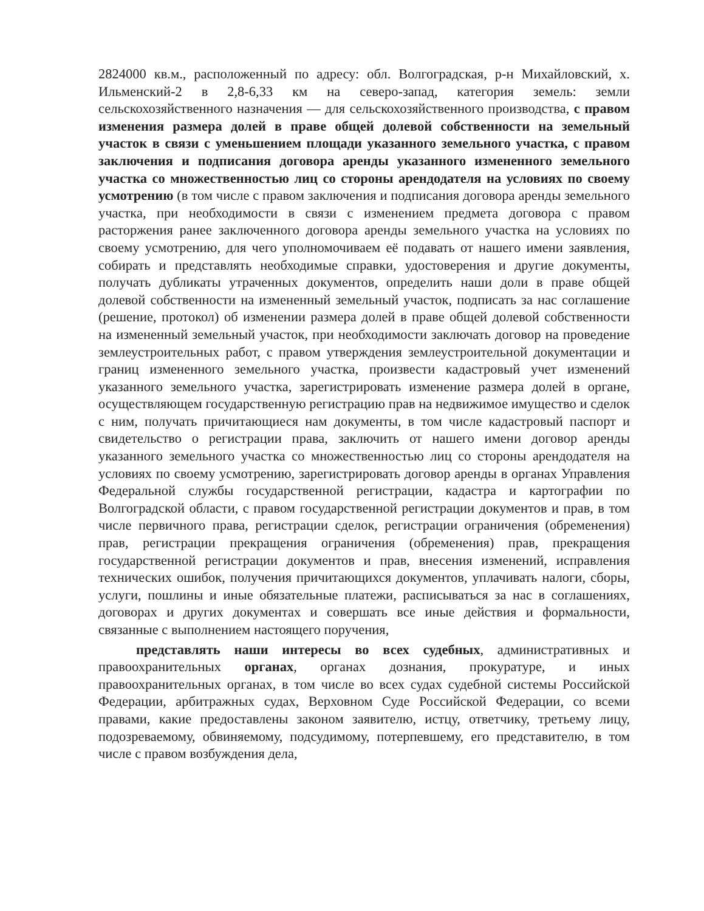2824000 кв.м., расположенный по адресу: обл. Волгоградская, р-н Михайловский, х. Ильменский-2 в 2,8-6,33 км на северо-запад, категория земель: земли сельскохозяйственного назначения — для сельскохозяйственного производства, с правом изменения размера долей в праве общей долевой собственности на земельный участок в связи с уменьшением площади указанного земельного участка, с правом заключения и подписания договора аренды указанного измененного земельного участка со множественностью лиц со стороны арендодателя на условиях по своему усмотрению (в том числе с правом заключения и подписания договора аренды земельного участка, при необходимости в связи с изменением предмета договора с правом расторжения ранее заключенного договора аренды земельного участка на условиях по своему усмотрению, для чего уполномочиваем её подавать от нашего имени заявления, собирать и представлять необходимые справки, удостоверения и другие документы, получать дубликаты утраченных документов, определить наши доли в праве общей долевой собственности на измененный земельный участок, подписать за нас соглашение (решение, протокол) об изменении размера долей в праве общей долевой собственности на измененный земельный участок, при необходимости заключать договор на проведение землеустроительных работ, с правом утверждения землеустроительной документации и границ измененного земельного участка, произвести кадастровый учет изменений указанного земельного участка, зарегистрировать изменение размера долей в органе, осуществляющем государственную регистрацию прав на недвижимое имущество и сделок с ним, получать причитающиеся нам документы, в том числе кадастровый паспорт и свидетельство о регистрации права, заключить от нашего имени договор аренды указанного земельного участка со множественностью лиц со стороны арендодателя на условиях по своему усмотрению, зарегистрировать договор аренды в органах Управления Федеральной службы государственной регистрации, кадастра и картографии по Волгоградской области, с правом государственной регистрации документов и прав, в том числе первичного права, регистрации сделок, регистрации ограничения (обременения) прав, регистрации прекращения ограничения (обременения) прав, прекращения государственной регистрации документов и прав, внесения изменений, исправления технических ошибок, получения причитающихся документов, уплачивать налоги, сборы, услуги, пошлины и иные обязательные платежи, расписываться за нас в соглашениях, договорах и других документах и совершать все иные действия и формальности, связанные с выполнением настоящего поручения,
представлять наши интересы во всех судебных, административных и правоохранительных органах, органах дознания, прокуратуре, и иных правоохранительных органах, в том числе во всех судах судебной системы Российской Федерации, арбитражных судах, Верховном Суде Российской Федерации, со всеми правами, какие предоставлены законом заявителю, истцу, ответчику, третьему лицу, подозреваемому, обвиняемому, подсудимому, потерпевшему, его представителю, в том числе с правом возбуждения дела,